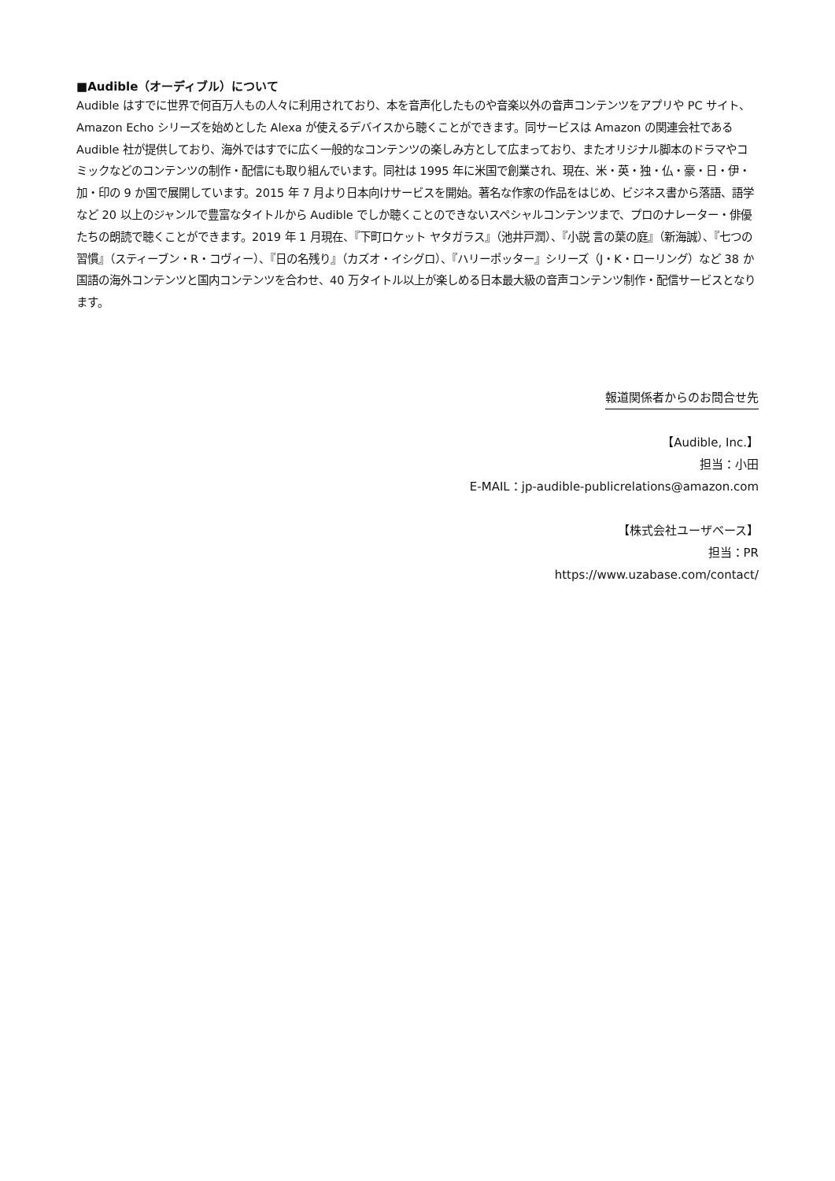■Audible（オーディブル）について
Audible はすでに世界で何百万人もの人々に利用されており、本を音声化したものや音楽以外の音声コンテンツをアプリや PC サイト、Amazon Echo シリーズを始めとした Alexa が使えるデバイスから聴くことができます。同サービスは Amazon の関連会社である Audible 社が提供しており、海外ではすでに広く一般的なコンテンツの楽しみ方として広まっており、またオリジナル脚本のドラマやコミックなどのコンテンツの制作・配信にも取り組んでいます。同社は 1995 年に米国で創業され、現在、米・英・独・仏・豪・日・伊・加・印の 9 か国で展開しています。2015 年 7 月より日本向けサービスを開始。著名な作家の作品をはじめ、ビジネス書から落語、語学など 20 以上のジャンルで豊富なタイトルから Audible でしか聴くことのできないスペシャルコンテンツまで、プロのナレーター・俳優たちの朗読で聴くことができます。2019 年 1 月現在、『下町ロケット ヤタガラス』（池井戸潤）、『小説 言の葉の庭』（新海誠）、『七つの習慣』（スティーブン・R・コヴィー）、『日の名残り』（カズオ・イシグロ）、『ハリーポッター』シリーズ（J・K・ローリング）など 38 か国語の海外コンテンツと国内コンテンツを合わせ、40 万タイトル以上が楽しめる日本最大級の音声コンテンツ制作・配信サービスとなります。
報道関係者からのお問合せ先
【Audible, Inc.】
担当：小田
E-MAIL：jp-audible-publicrelations@amazon.com
【株式会社ユーザベース】
担当：PR
https://www.uzabase.com/contact/